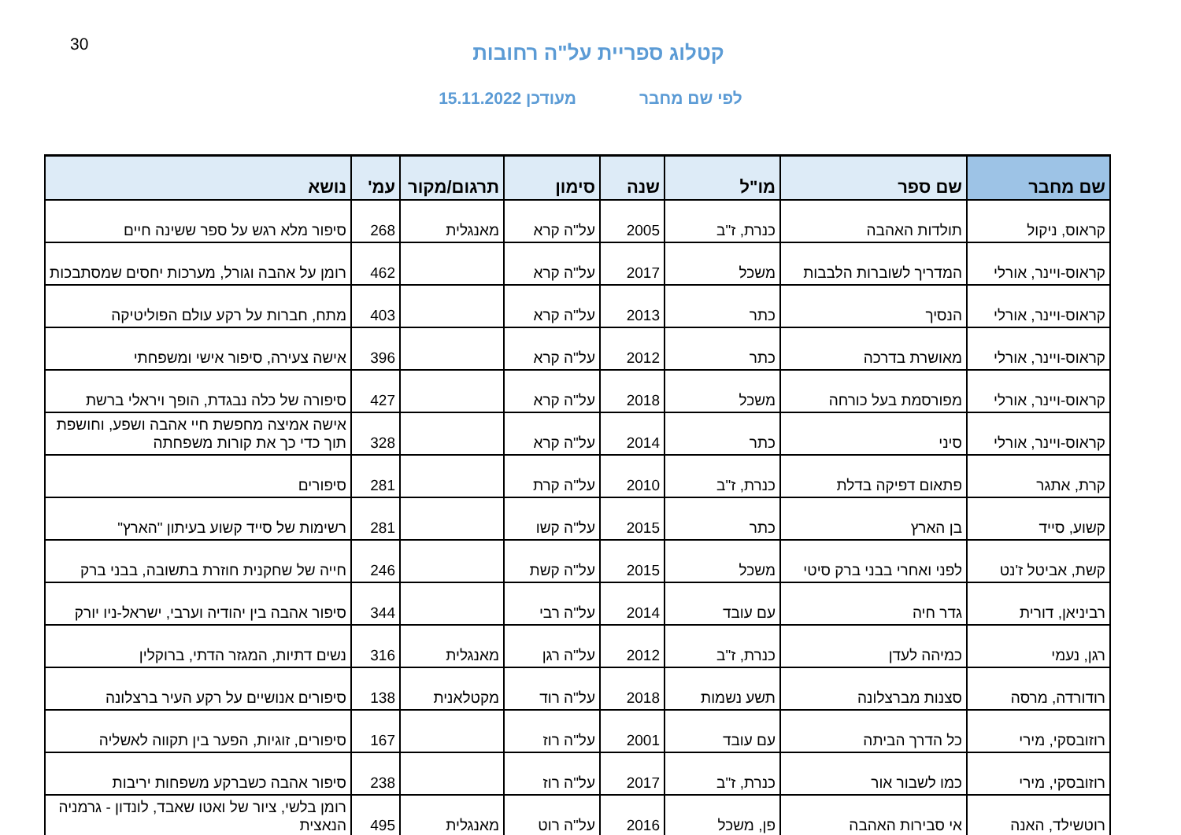30
קטלוג ספריית על"ה רחובות
לפי שם מחבר מעודכן 15.11.2022
| שם מחבר | שם ספר | מו"ל | שנה | סימון | תרגום/מקור | עמ' | נושא |
| --- | --- | --- | --- | --- | --- | --- | --- |
| קראוס, ניקול | תולדות האהבה | כנרת, ז"ב | 2005 | על"ה קרא | מאנגלית | 268 | סיפור מלא רגש על ספר ששינה חיים |
| קראוס-ויינר, אורלי | המדריך לשוברות הלבבות | משכל | 2017 | על"ה קרא | | 462 | רומן על אהבה וגורל, מערכות יחסים שמסתבכות |
| קראוס-ויינר, אורלי | הנסיך | כתר | 2013 | על"ה קרא | | 403 | מתח, חברות על רקע עולם הפוליטיקה |
| קראוס-ויינר, אורלי | מאושרת בדרכה | כתר | 2012 | על"ה קרא | | 396 | אישה צעירה, סיפור אישי ומשפחתי |
| קראוס-ויינר, אורלי | מפורסמת בעל כורחה | משכל | 2018 | על"ה קרא | | 427 | סיפורה של כלה נבגדת, הופך ויראלי ברשת |
| קראוס-ויינר, אורלי | סיני | כתר | 2014 | על"ה קרא | | 328 | אישה אמיצה מחפשת חיי אהבה ושפע, וחושפת תוך כדי כך את קורות משפחתה |
| קרת, אתגר | פתאום דפיקה בדלת | כנרת, ז"ב | 2010 | על"ה קרת | | 281 | סיפורים |
| קשוע, סייד | בן הארץ | כתר | 2015 | על"ה קשו | | 281 | רשימות של סייד קשוע בעיתון "הארץ" |
| קשת, אביטל ז'נט | לפני ואחרי בבני ברק סיטי | משכל | 2015 | על"ה קשת | | 246 | חייה של שחקנית חוזרת בתשובה, בבני ברק |
| רביניאן, דורית | גדר חיה | עם עובד | 2014 | על"ה רבי | | 344 | סיפור אהבה בין יהודיה וערבי, ישראל-ניו יורק |
| רגן, נעמי | כמיהה לעדן | כנרת, ז"ב | 2012 | על"ה רגן | מאנגלית | 316 | נשים דתיות, המגזר הדתי, ברוקלין |
| רודורדה, מרסה | סצנות מברצלונה | תשע נשמות | 2018 | על"ה רוד | מקטלאנית | 138 | סיפורים אנושיים על רקע העיר ברצלונה |
| רוזובסקי, מירי | כל הדרך הביתה | עם עובד | 2001 | על"ה רוז | | 167 | סיפורים, זוגיות, הפער בין תקווה לאשליה |
| רוזובסקי, מירי | כמו לשבור אור | כנרת, ז"ב | 2017 | על"ה רוז | | 238 | סיפור אהבה כשברקע משפחות יריבות |
| רוטשילד, האנה | אי סבירות האהבה | פן, משכל | 2016 | על"ה רוט | מאנגלית | 495 | רומן בלשי, ציור של ואטו שאבד, לונדון - גרמניה הנאצית |